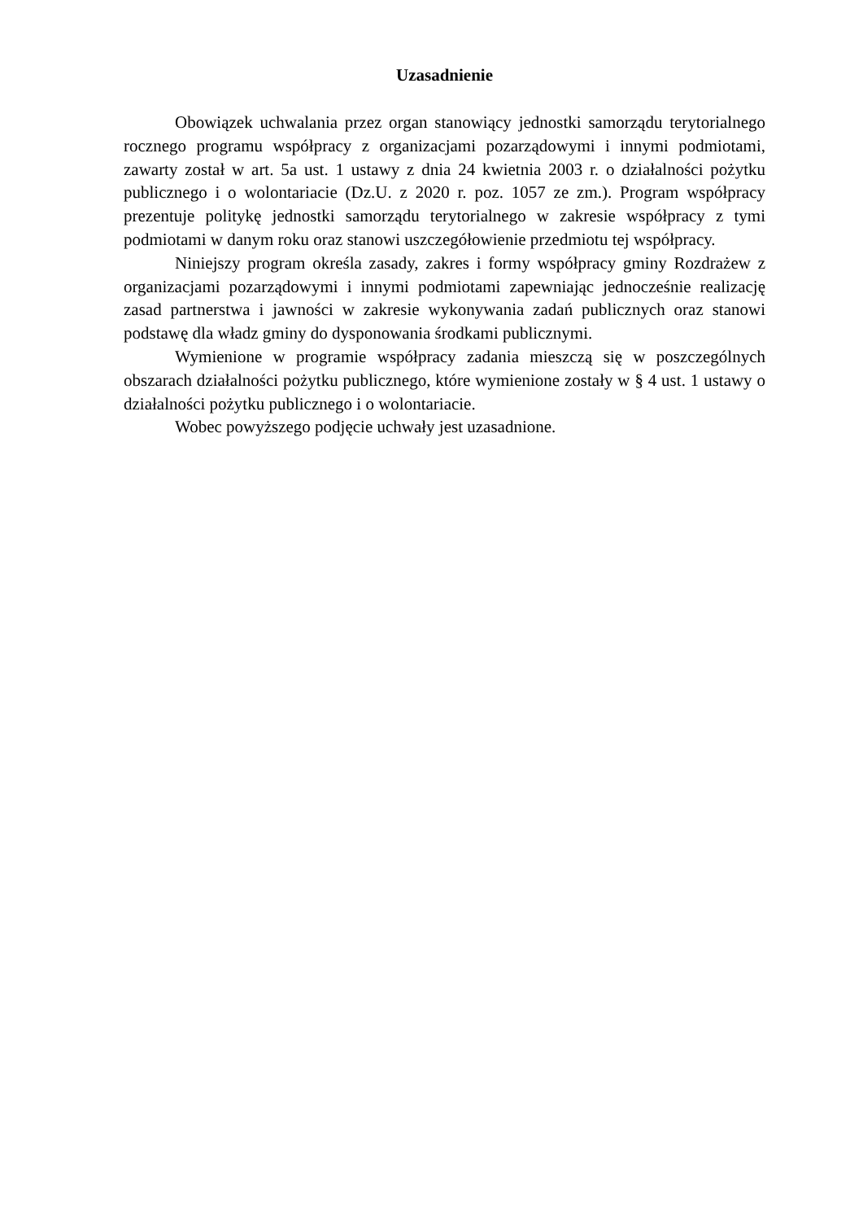Uzasadnienie
Obowiązek uchwalania przez organ stanowiący jednostki samorządu terytorialnego rocznego programu współpracy z organizacjami pozarządowymi i innymi podmiotami, zawarty został w art. 5a ust. 1 ustawy z dnia 24 kwietnia 2003 r. o działalności pożytku publicznego i o wolontariacie (Dz.U. z 2020 r. poz. 1057 ze zm.). Program współpracy prezentuje politykę jednostki samorządu terytorialnego w zakresie współpracy z tymi podmiotami w danym roku oraz stanowi uszczegółowienie przedmiotu tej współpracy.
Niniejszy program określa zasady, zakres i formy współpracy gminy Rozdrażew z organizacjami pozarządowymi i innymi podmiotami zapewniając jednocześnie realizację zasad partnerstwa i jawności w zakresie wykonywania zadań publicznych oraz stanowi podstawę dla władz gminy do dysponowania środkami publicznymi.
Wymienione w programie współpracy zadania mieszczą się w poszczególnych obszarach działalności pożytku publicznego, które wymienione zostały w § 4 ust. 1 ustawy o działalności pożytku publicznego i o wolontariacie.
Wobec powyższego podjęcie uchwały jest uzasadnione.